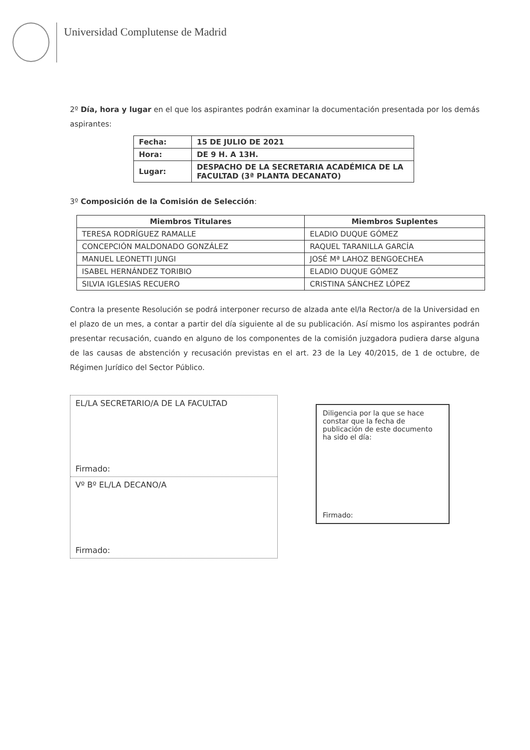Universidad Complutense de Madrid
2º Día, hora y lugar en el que los aspirantes podrán examinar la documentación presentada por los demás aspirantes:
| Fecha: | 15 DE JULIO DE 2021 |
| Hora: | DE 9 H. A 13H. |
| Lugar: | DESPACHO DE LA SECRETARIA ACADÉMICA DE LA FACULTAD (3ª PLANTA DECANATO) |
3º Composición de la Comisión de Selección:
| Miembros Titulares | Miembros Suplentes |
| --- | --- |
| TERESA RODRÍGUEZ RAMALLE | ELADIO DUQUE GÓMEZ |
| CONCEPCIÓN MALDONADO GONZÁLEZ | RAQUEL TARANILLA GARCÍA |
| MANUEL LEONETTI JUNGI | JOSÉ Mª LAHOZ BENGOECHEA |
| ISABEL HERNÁNDEZ TORIBIO | ELADIO DUQUE GÓMEZ |
| SILVIA IGLESIAS RECUERO | CRISTINA SÁNCHEZ LÓPEZ |
Contra la presente Resolución se podrá interponer recurso de alzada ante el/la Rector/a de la Universidad en el plazo de un mes, a contar a partir del día siguiente al de su publicación. Así mismo los aspirantes podrán presentar recusación, cuando en alguno de los componentes de la comisión juzgadora pudiera darse alguna de las causas de abstención y recusación previstas en el art. 23 de la Ley 40/2015, de 1 de octubre, de Régimen Jurídico del Sector Público.
EL/LA SECRETARIO/A DE LA FACULTAD
Firmado:
Vº Bº EL/LA DECANO/A
Firmado:
Diligencia por la que se hace constar que la fecha de publicación de este documento ha sido el día:
Firmado: